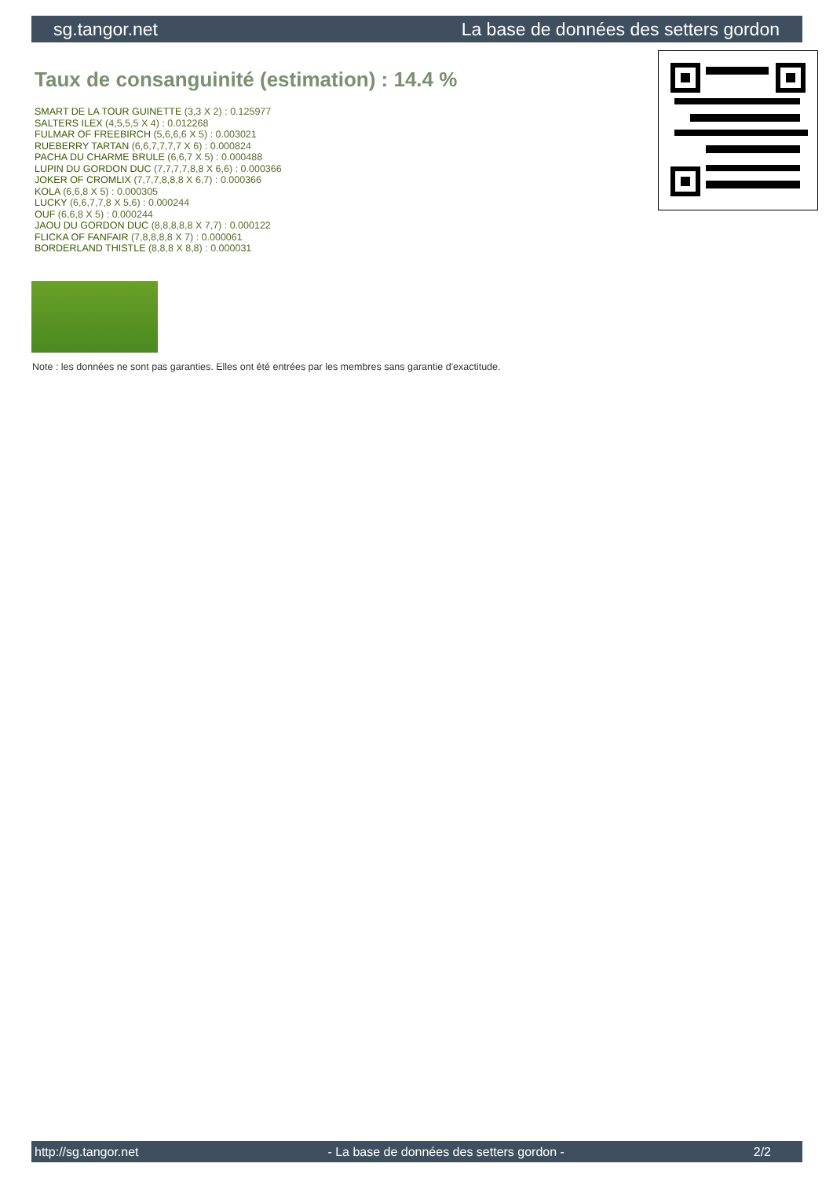sg.tangor.net La base de données des setters gordon
Taux de consanguinité (estimation) : 14.4 %
SMART DE LA TOUR GUINETTE (3,3 X 2) : 0.125977
SALTERS ILEX (4,5,5,5 X 4) : 0.012268
FULMAR OF FREEBIRCH (5,6,6,6 X 5) : 0.003021
RUEBERRY TARTAN (6,6,7,7,7,7 X 6) : 0.000824
PACHA DU CHARME BRULE (6,6,7 X 5) : 0.000488
LUPIN DU GORDON DUC (7,7,7,7,8,8 X 6,6) : 0.000366
JOKER OF CROMLIX (7,7,7,8,8,8 X 6,7) : 0.000366
KOLA (6,6,8 X 5) : 0.000305
LUCKY (6,6,7,7,8 X 5,6) : 0.000244
OUF (6,6,8 X 5) : 0.000244
JAOU DU GORDON DUC (8,8,8,8,8 X 7,7) : 0.000122
FLICKA OF FANFAIR (7,8,8,8,8 X 7) : 0.000061
BORDERLAND THISTLE (8,8,8 X 8,8) : 0.000031
Note : les données ne sont pas garanties. Elles ont été entrées par les membres sans garantie d'exactitude.
http://sg.tangor.net - La base de données des setters gordon - 2/2